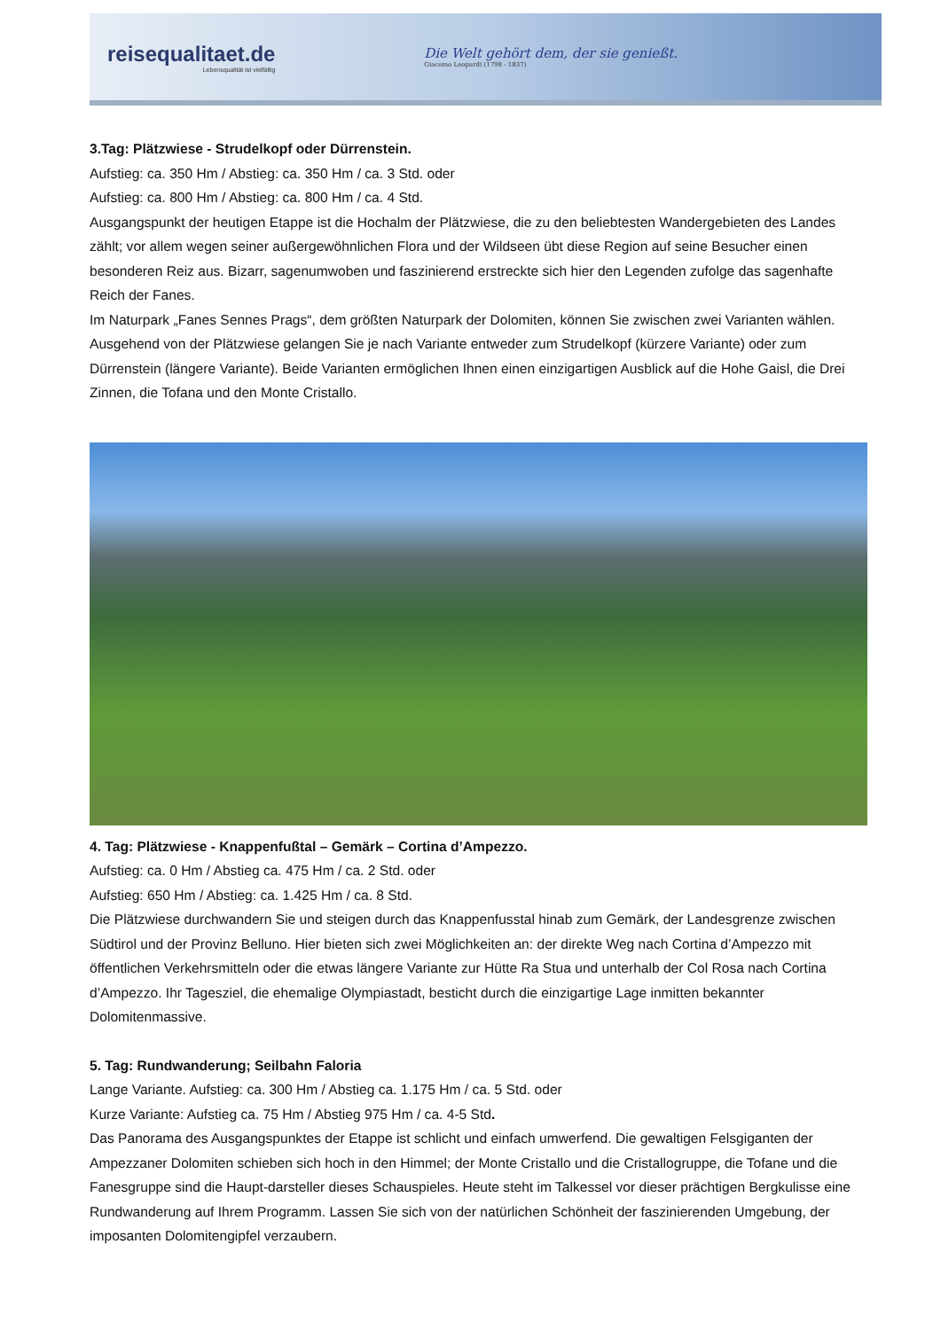reisequalitaet.de
Lebensqualität ist vielfältig
Die Welt gehört dem, der sie genießt.
Giacomo Leopardi (1798 - 1837)
3.Tag: Plätzwiese - Strudelkopf oder Dürrenstein.
Aufstieg: ca. 350 Hm / Abstieg: ca. 350 Hm / ca. 3 Std. oder
Aufstieg: ca. 800 Hm / Abstieg: ca. 800 Hm / ca. 4 Std.
Ausgangspunkt der heutigen Etappe ist die Hochalm der Plätzwiese, die zu den beliebtesten Wandergebieten des Landes zählt; vor allem wegen seiner außergewöhnlichen Flora und der Wildseen übt diese Region auf seine Besucher einen besonderen Reiz aus. Bizarr, sagenumwoben und faszinierend erstreckte sich hier den Legenden zufolge das sagenhafte Reich der Fanes.
Im Naturpark „Fanes Sennes Prags“, dem größten Naturpark der Dolomiten, können Sie zwischen zwei Varianten wählen. Ausgehend von der Plätzwiese gelangen Sie je nach Variante entweder zum Strudelkopf (kürzere Variante) oder zum Dürrenstein (längere Variante). Beide Varianten ermöglichen Ihnen einen einzigartigen Ausblick auf die Hohe Gaisl, die Drei Zinnen, die Tofana und den Monte Cristallo.
4. Tag: Plätzwiese - Knappenfußtal – Gemärk – Cortina d’Ampezzo.
Aufstieg: ca. 0 Hm / Abstieg ca. 475 Hm / ca. 2 Std. oder
Aufstieg: 650 Hm / Abstieg: ca. 1.425 Hm / ca. 8 Std.
Die Plätzwiese durchwandern Sie und steigen durch das Knappenfusstal hinab zum Gemärk, der Landesgrenze zwischen Südtirol und der Provinz Belluno. Hier bieten sich zwei Möglichkeiten an: der direkte Weg nach Cortina d’Ampezzo mit öffentlichen Verkehrsmitteln oder die etwas längere Variante zur Hütte Ra Stua und unterhalb der Col Rosa nach Cortina d’Ampezzo. Ihr Tagesziel, die ehemalige Olympiastadt, besticht durch die einzigartige Lage inmitten bekannter Dolomitenmassive.
5. Tag: Rundwanderung; Seilbahn Faloria
Lange Variante. Aufstieg: ca. 300 Hm / Abstieg ca. 1.175 Hm / ca. 5 Std. oder
Kurze Variante: Aufstieg ca. 75 Hm / Abstieg 975 Hm / ca. 4-5 Std.
Das Panorama des Ausgangspunktes der Etappe ist schlicht und einfach umwerfend. Die gewaltigen Felsgiganten der Ampezzaner Dolomiten schieben sich hoch in den Himmel; der Monte Cristallo und die Cristallogruppe, die Tofane und die Fanesgruppe sind die Haupt-darsteller dieses Schauspieles. Heute steht im Talkessel vor dieser prächtigen Bergkulisse eine Rundwanderung auf Ihrem Programm. Lassen Sie sich von der natürlichen Schönheit der faszinierenden Umgebung, der imposanten Dolomitengipfel verzaubern.